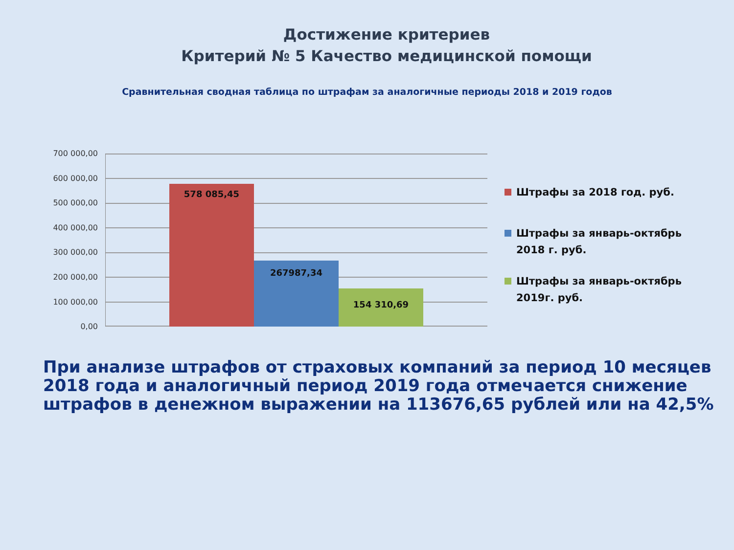Достижение критериев
Критерий № 5 Качество медицинской помощи
Сравнительная сводная таблица по штрафам за аналогичные периоды 2018 и 2019 годов
700 000,00
600 000,00
500 000,00
400 000,00
300 000,00
200 000,00
100 000,00
0,00
578 085,45 267987,34 154 310,69
Штрафы за 2018 год. руб.
Штрафы за январь-октябрь 2018 г. руб.
Штрафы за январь-октябрь 2019г. руб.
При анализе штрафов от страховых компаний за период 10 месяцев 2018 года и аналогичный период 2019 года отмечается снижение штрафов в денежном выражении на 113676,65 рублей или на 42,5%